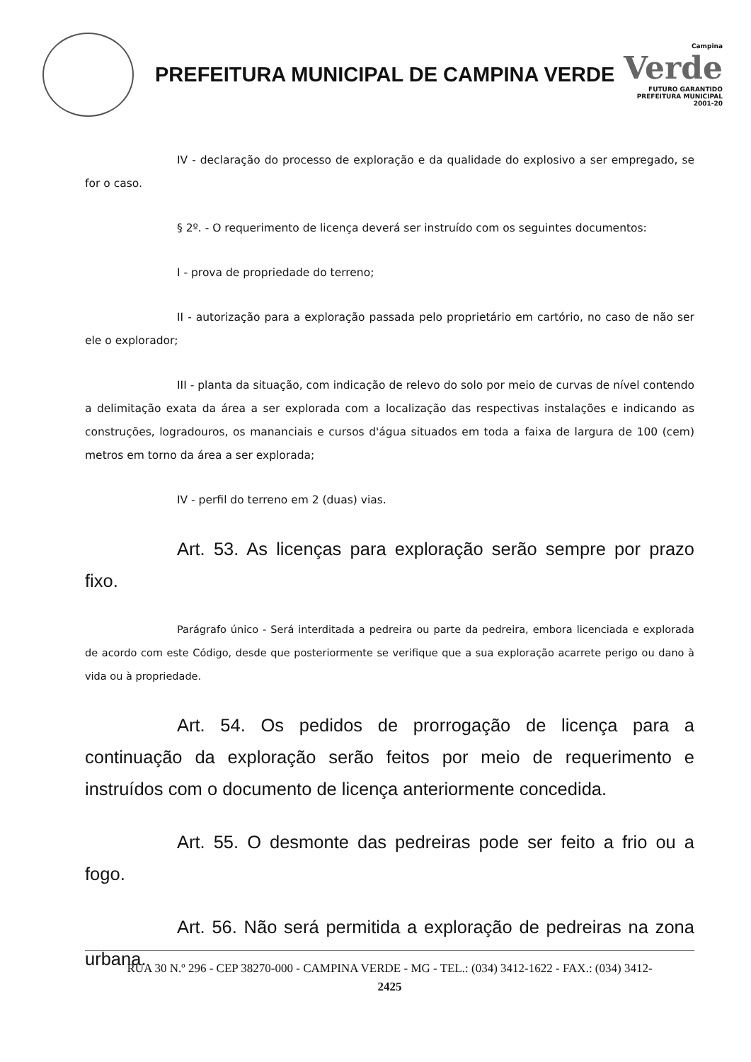PREFEITURA MUNICIPAL DE CAMPINA VERDE
Campina
Verde
FUTURO GARANTIDO
PREFEITURA MUNICIPAL 2001-20
IV - declaração do processo de exploração e da qualidade do explosivo a ser empregado, se for o caso.
§ 2º. - O requerimento de licença deverá ser instruído com os seguintes documentos:
I - prova de propriedade do terreno;
II - autorização para a exploração passada pelo proprietário em cartório, no caso de não ser ele o explorador;
III - planta da situação, com indicação de relevo do solo por meio de curvas de nível contendo a delimitação exata da área a ser explorada com a localização das respectivas instalações e indicando as construções, logradouros, os mananciais e cursos d'água situados em toda a faixa de largura de 100 (cem) metros em torno da área a ser explorada;
IV - perfil do terreno em 2 (duas) vias.
Art. 53. As licenças para exploração serão sempre por prazo fixo.
Parágrafo único - Será interditada a pedreira ou parte da pedreira, embora licenciada e explorada de acordo com este Código, desde que posteriormente se verifique que a sua exploração acarrete perigo ou dano à vida ou à propriedade.
Art. 54. Os pedidos de prorrogação de licença para a continuação da exploração serão feitos por meio de requerimento e instruídos com o documento de licença anteriormente concedida.
Art. 55. O desmonte das pedreiras pode ser feito a frio ou a fogo.
Art. 56. Não será permitida a exploração de pedreiras na zona urbana.
RUA 30 N.º 296 - CEP 38270-000 - CAMPINA VERDE - MG - TEL.: (034) 3412-1622 - FAX.: (034) 3412-
2425